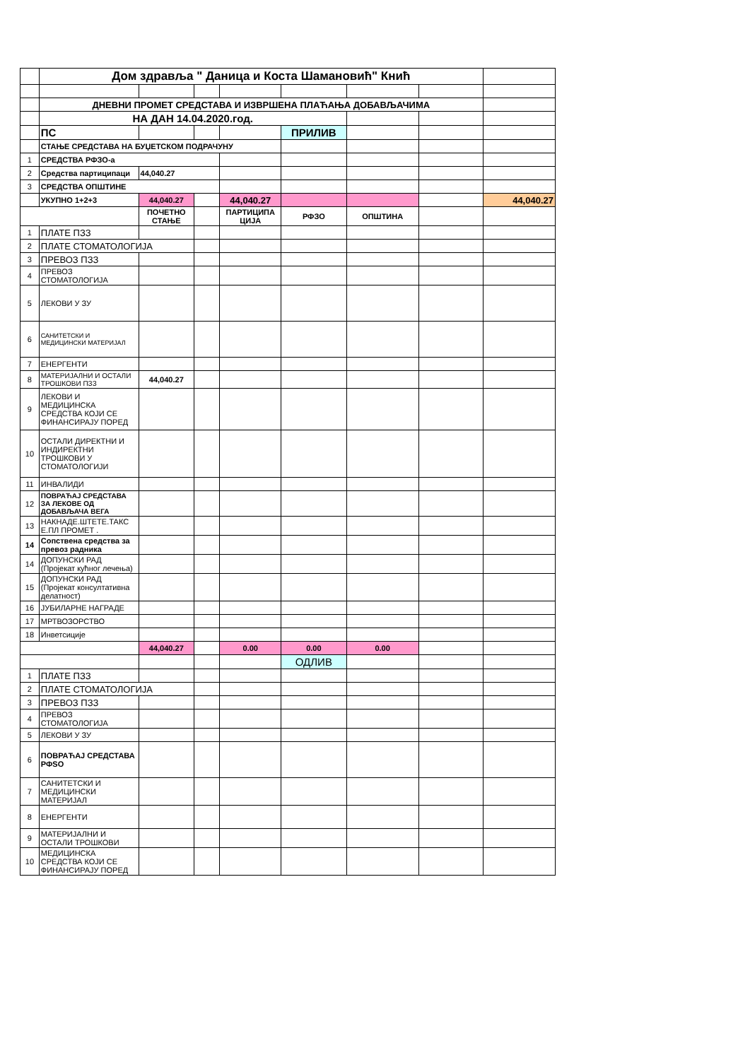| | Дом здравља " Даница и Коста Шамановић" Кнић | | | | | | | |
| | ДНЕВНИ ПРОМЕТ СРЕДСТАВА И ИЗВРШЕНА ПЛАЋАЊА ДОБАВЉАЧИМА | | | | | | | |
| | НА ДАН 14.04.2020.год. | | | | | | | |
| | ПС | | | | ПРИЛИВ | | | |
| | СТАЊЕ СРЕДСТАВА НА БУЏЕТСКОМ ПОДРАЧУНУ | | | | | | | |
| 1 | СРЕДСТВА РФЗО-а | | | | | | | |
| 2 | Средства партиципаци | 44,040.27 | | | | | | |
| 3 | СРЕДСТВА ОПШТИНЕ | | | | | | | |
| | УКУПНО 1+2+3 | 44,040.27 | | 44,040.27 | | | | 44,040.27 |
| | | ПОЧЕТНО СТАЊЕ | | ПАРТИЦИПА ЦИЈА | РФЗО | ОПШТИНА | | |
| 1 | ПЛАТЕ ПЗЗ | | | | | | | |
| 2 | ПЛАТЕ СТОМАТОЛОГИЈА | | | | | | | |
| 3 | ПРЕВОЗ ПЗЗ | | | | | | | |
| 4 | ПРЕВОЗ СТОМАТОЛОГИЈА | | | | | | | |
| 5 | ЛЕКОВИ У ЗУ | | | | | | | |
| 6 | САНИТЕТСКИ И МЕДИЦИНСКИ МАТЕРИЈАЛ | | | | | | | |
| 7 | ЕНЕРГЕНТИ | | | | | | | |
| 8 | МАТЕРИЈАЛНИ И ОСТАЛИ ТРОШКОВИ ПЗЗ | 44,040.27 | | | | | | |
| 9 | ЛЕКОВИ И МЕДИЦИНСКА СРЕДСТВА КОЈИ СЕ ФИНАНСИРАЈУ ПОРЕД | | | | | | | |
| 10 | ОСТАЛИ ДИРЕКТНИ И ИНДИРЕКТНИ ТРОШКОВИ У СТОМАТОЛОГИЈИ | | | | | | | |
| 11 | ИНВАЛИДИ | | | | | | | |
| 12 | ПОВРАЋАЈ СРЕДСТАВА ЗА ЛЕКОВЕ ОД ДОБАВЉАЧА ВЕГА | | | | | | | |
| 13 | НАКНАДЕ.ШТЕТЕ.ТАКС Е.ПЛ ПРОМЕТ . | | | | | | | |
| 14 | Сопствена средства за превоз радника | | | | | | | |
| 14 | ДОПУНСКИ РАД (Пројекат кућног лечења) | | | | | | | |
| 15 | ДОПУНСКИ РАД (Пројекат консултативна делатност) | | | | | | | |
| 16 | ЈУБИЛАРНЕ НАГРАДЕ | | | | | | | |
| 17 | МРТВОЗОРСТВО | | | | | | | |
| 18 | Инветсиције | | | | | | | |
| | | 44,040.27 | | 0.00 | 0.00 | 0.00 | | |
| | | | | | ОДЛИВ | | | |
| 1 | ПЛАТЕ ПЗЗ | | | | | | | |
| 2 | ПЛАТЕ СТОМАТОЛОГИЈА | | | | | | | |
| 3 | ПРЕВОЗ ПЗЗ | | | | | | | |
| 4 | ПРЕВОЗ СТОМАТОЛОГИЈА | | | | | | | |
| 5 | ЛЕКОВИ У ЗУ | | | | | | | |
| 6 | ПОВРАЋАЈ СРЕДСТАВА РФSO | | | | | | | |
| 7 | САНИТЕТСКИ И МЕДИЦИНСКИ МАТЕРИЈАЛ | | | | | | | |
| 8 | ЕНЕРГЕНТИ | | | | | | | |
| 9 | МАТЕРИЈАЛНИ И ОСТАЛИ ТРОШКОВИ | | | | | | | |
| 10 | МЕДИЦИНСКА СРЕДСТВА КОЈИ СЕ ФИНАНСИРАЈУ ПОРЕД | | | | | | | |